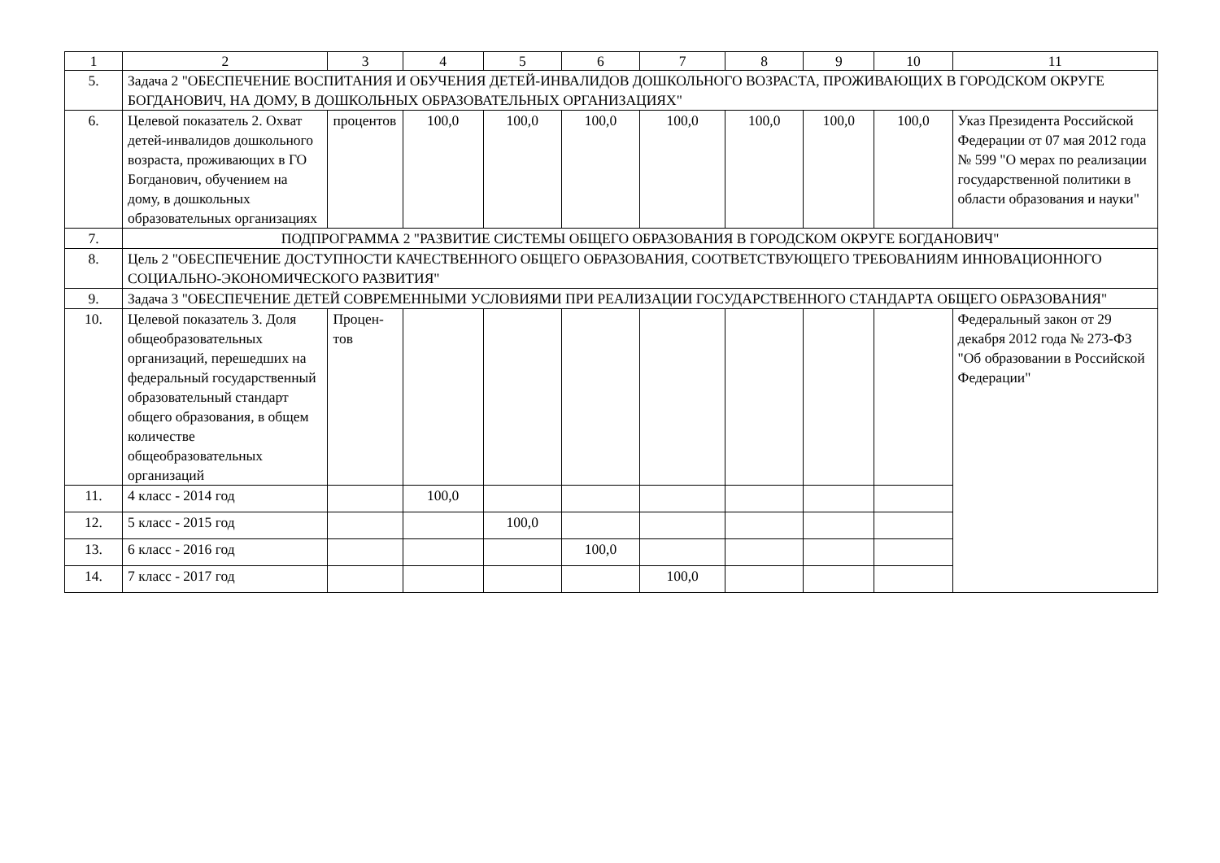| 1 | 2 | 3 | 4 | 5 | 6 | 7 | 8 | 9 | 10 | 11 |
| 5. | Задача 2 "ОБЕСПЕЧЕНИЕ ВОСПИТАНИЯ И ОБУЧЕНИЯ ДЕТЕЙ-ИНВАЛИДОВ ДОШКОЛЬНОГО ВОЗРАСТА, ПРОЖИВАЮЩИХ В ГОРОДСКОМ ОКРУГЕ БОГДАНОВИЧ, НА ДОМУ, В ДОШКОЛЬНЫХ ОБРАЗОВАТЕЛЬНЫХ ОРГАНИЗАЦИЯХ" | | | | | | | | | |
| 6. | Целевой показатель 2. Охват детей-инвалидов дошкольного возраста, проживающих в ГО Богданович, обучением на дому, в дошкольных образовательных организациях | процентов | 100,0 | 100,0 | 100,0 | 100,0 | 100,0 | 100,0 | 100,0 | Указ Президента Российской Федерации от 07 мая 2012 года № 599 "О мерах по реализации государственной политики в области образования и науки" |
| 7. | ПОДПРОГРАММА 2 "РАЗВИТИЕ СИСТЕМЫ ОБЩЕГО ОБРАЗОВАНИЯ В ГОРОДСКОМ ОКРУГЕ БОГДАНОВИЧ" | | | | | | | | | |
| 8. | Цель 2 "ОБЕСПЕЧЕНИЕ ДОСТУПНОСТИ КАЧЕСТВЕННОГО ОБЩЕГО ОБРАЗОВАНИЯ, СООТВЕТСТВУЮЩЕГО ТРЕБОВАНИЯМ ИННОВАЦИОННОГО СОЦИАЛЬНО-ЭКОНОМИЧЕСКОГО РАЗВИТИЯ" | | | | | | | | | |
| 9. | Задача 3 "ОБЕСПЕЧЕНИЕ ДЕТЕЙ СОВРЕМЕННЫМИ УСЛОВИЯМИ ПРИ РЕАЛИЗАЦИИ ГОСУДАРСТВЕННОГО СТАНДАРТА ОБЩЕГО ОБРАЗОВАНИЯ" | | | | | | | | | |
| 10. | Целевой показатель 3. Доля общеобразовательных организаций, перешедших на федеральный государственный образовательный стандарт общего образования, в общем количестве общеобразовательных организаций | Процен-тов | | | | | | | | Федеральный закон от 29 декабря 2012 года № 273-ФЗ "Об образовании в Российской Федерации" |
| 11. | 4 класс - 2014 год | | 100,0 | | | | | | | |
| 12. | 5 класс - 2015 год | | | 100,0 | | | | | | |
| 13. | 6 класс - 2016 год | | | | 100,0 | | | | | |
| 14. | 7 класс - 2017 год | | | | | 100,0 | | | | |